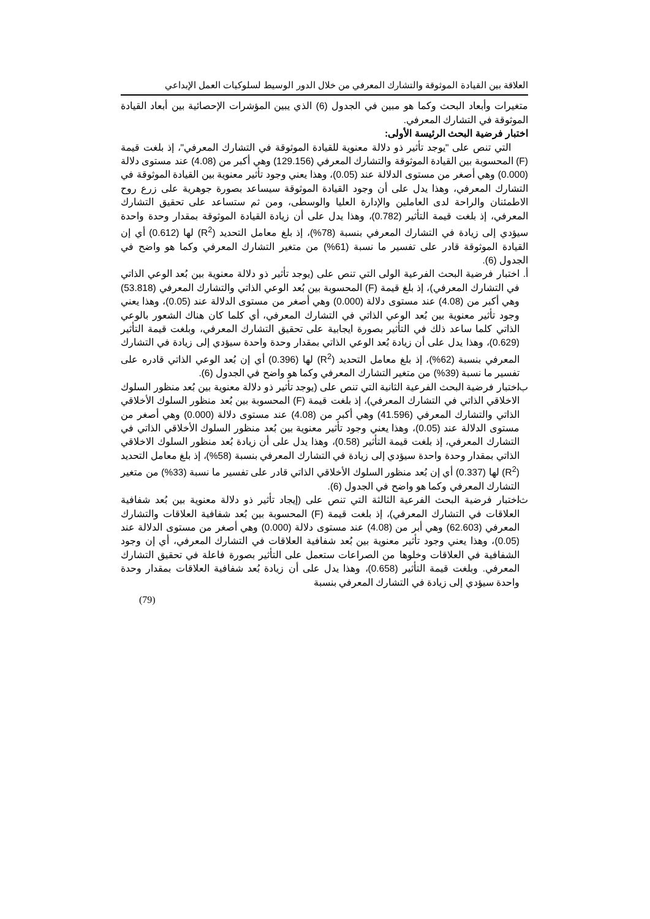العلاقة بين القيادة الموثوقة والتشارك المعرفي من خلال الدور الوسيط لسلوكيات العمل الإبداعي
متغيرات وأبعاد البحث وكما هو مبين في الجدول (6) الذي يبين المؤشرات الإحصائية بين أبعاد القيادة الموثوقة في التشارك المعرفي.
اختبار فرضية البحث الرئيسة الأولى:
التي تنص على "يوجد تأثير ذو دلالة معنوية للقيادة الموثوقة في التشارك المعرفي"، إذ بلغت قيمة (F) المحسوبة بين القيادة الموثوقة والتشارك المعرفي (129.156) وهي أكبر من (4.08) عند مستوى دلالة (0.000) وهي أصغر من مستوى الدلالة عند (0.05)، وهذا يعني وجود تأثير معنوية بين القيادة الموثوقة في التشارك المعرفي، وهذا يدل على أن وجود القيادة الموثوقة سيساعد بصورة جوهرية على زرع روح الاطمئنان والراحة لدى العاملين والإدارة العليا والوسطى، ومن ثم ستساعد على تحقيق التشارك المعرفي، إذ بلغت قيمة التأثير (0.782)، وهذا يدل على أن زيادة القيادة الموثوقة بمقدار وحدة واحدة سيؤدي إلى زيادة في التشارك المعرفي بنسبة (78%)، إذ بلغ معامل التحديد (R<sup>2</sup>) لها (0.612) أي إن القيادة الموثوقة قادر على تفسير ما نسبة (61%) من متغير التشارك المعرفي وكما هو واضح في الجدول (6).
أ. اختبار فرضية البحث الفرعية الولى التي تنص على (يوجد تأثير ذو دلالة معنوية بين بُعد الوعي الذاتي في التشارك المعرفي)، إذ بلغ قيمة (F) المحسوبة بين بُعد الوعي الذاتي والتشارك المعرفي (53.818) وهي أكبر من (4.08) عند مستوى دلالة (0.000) وهي أصغر من مستوى الدلالة عند (0.05)، وهذا يعني وجود تأثير معنوية بين بُعد الوعي الذاتي في التشارك المعرفي، أي كلما كان هناك الشعور بالوعي الذاتي كلما ساعد ذلك في التأثير بصورة ايجابية على تحقيق التشارك المعرفي، وبلغت قيمة التأثير (0.629)، وهذا يدل على أن زيادة بُعد الوعي الذاتي بمقدار وحدة واحدة سيؤدي إلى زيادة في التشارك المعرفي بنسبة (62%)، إذ بلغ معامل التحديد (R<sup>2</sup>) لها (0.396) أي إن بُعد الوعي الذاتي قادره على تفسير ما نسبة (39%) من متغير التشارك المعرفي وكما هو واضح في الجدول (6).
ب. اختبار فرضية البحث الفرعية الثانية التي تنص على (يوجد تأثير ذو دلالة معنوية بين بُعد منظور السلوك الاخلاقي الذاتي في التشارك المعرفي)، إذ بلغت قيمة (F) المحسوبة بين بُعد منظور السلوك الأخلاقي الذاتي والتشارك المعرفي (41.596) وهي أكبر من (4.08) عند مستوى دلالة (0.000) وهي أصغر من مستوى الدلالة عند (0.05)، وهذا يعني وجود تأثير معنوية بين بُعد منظور السلوك الأخلاقي الذاتي في التشارك المعرفي، إذ بلغت قيمة التأثير (0.58)، وهذا يدل على أن زيادة بُعد منظور السلوك الاخلاقي الذاتي بمقدار وحدة واحدة سيؤدي إلى زيادة في التشارك المعرفي بنسبة (58%)، إذ بلغ معامل التحديد (R<sup>2</sup>) لها (0.337) أي إن بُعد منظور السلوك الأخلاقي الذاتي قادر على تفسير ما نسبة (33%) من متغير التشارك المعرفي وكما هو واضح في الجدول (6).
ث. اختبار فرضية البحث الفرعية الثالثة التي تنص على (إيجاد تأثير ذو دلالة معنوية بين بُعد شفافية العلاقات في التشارك المعرفي)، إذ بلغت قيمة (F) المحسوبة بين بُعد شفافية العلاقات والتشارك المعرفي (62.603) وهي أبر من (4.08) عند مستوى دلالة (0.000) وهي أصغر من مستوى الدلالة عند (0.05)، وهذا يعني وجود تأثير معنوية بين بُعد شفافية العلاقات في التشارك المعرفي، أي إن وجود الشفافية في العلاقات وخلوها من الصراعات ستعمل على التأثير بصورة فاعلة في تحقيق التشارك المعرفي. وبلغت قيمة التأثير (0.658)، وهذا يدل على أن زيادة بُعد شفافية العلاقات بمقدار وحدة واحدة سيؤدي إلى زيادة في التشارك المعرفي بنسبة
(79)